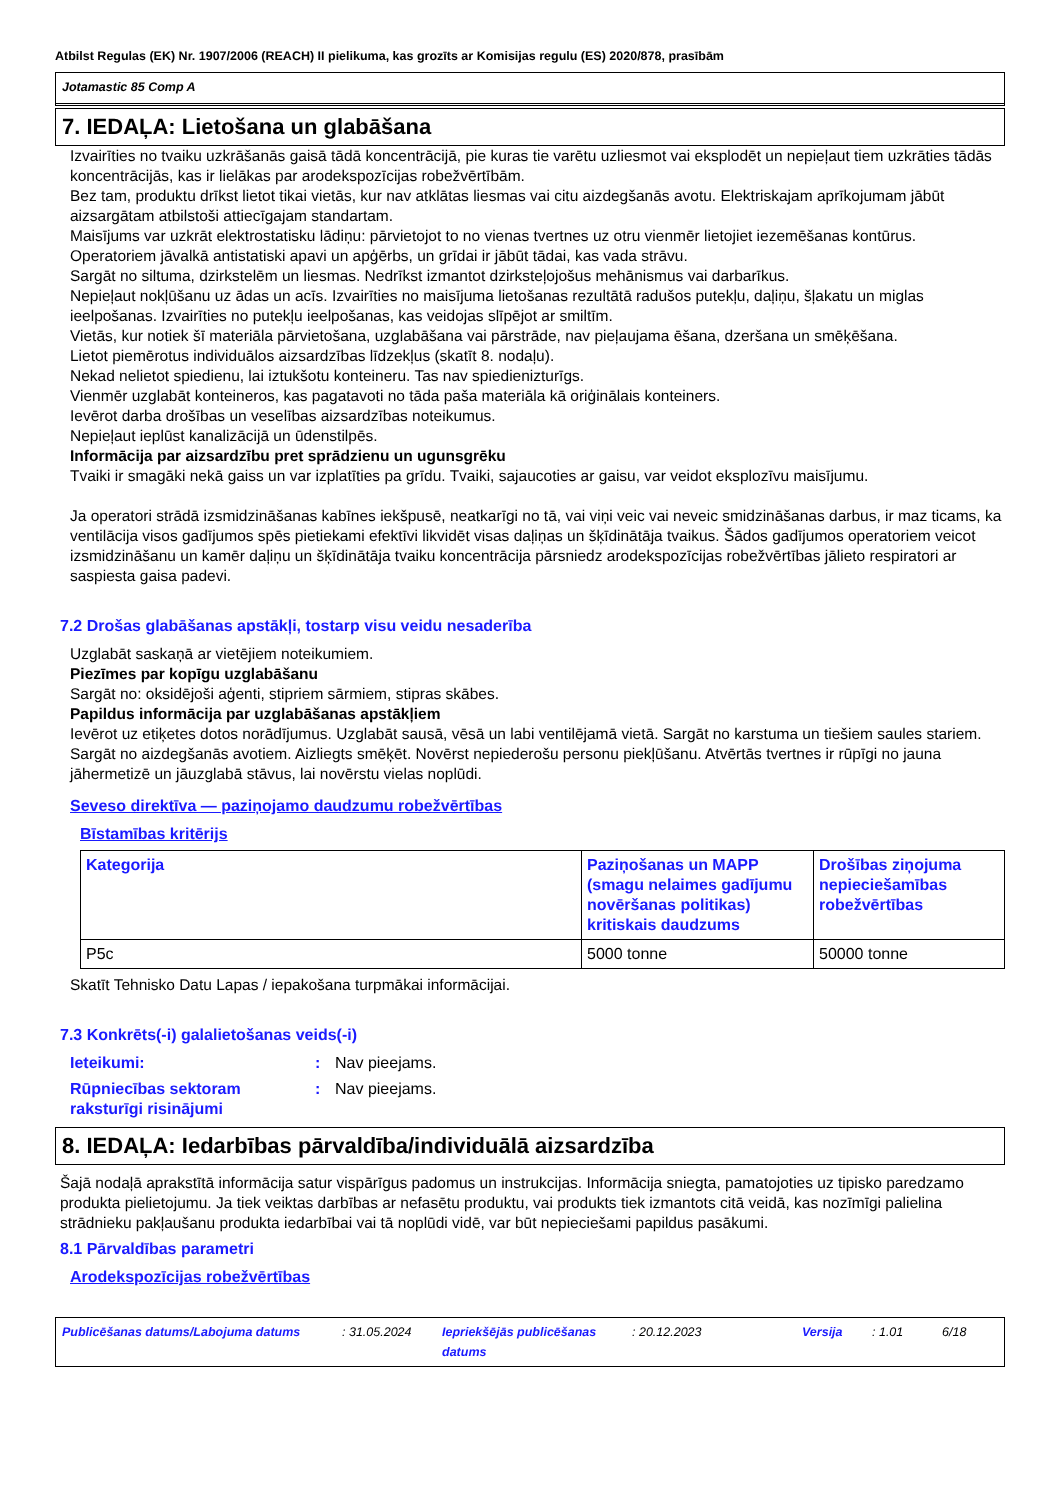Atbilst Regulas (EK) Nr. 1907/2006 (REACH) II pielikuma, kas grozīts ar Komisijas regulu (ES) 2020/878, prasībām
Jotamastic 85 Comp A
7. IEDAĻA: Lietošana un glabāšana
Izvairīties no tvaiku uzkrāšanās gaisā tādā koncentrācijā, pie kuras tie varētu uzliesmot vai eksplodēt un nepieļaut tiem uzkrāties tādās koncentrācijās, kas ir lielākas par arodekspozīcijas robežvērtībām.
Bez tam, produktu drīkst lietot tikai vietās, kur nav atklātas liesmas vai citu aizdegšanās avotu. Elektriskajam aprīkojumam jābūt aizsargātam atbilstoši attiecīgajam standartam.
Maisījums var uzkrāt elektrostatisku lādiņu: pārvietojot to no vienas tvertnes uz otru vienmēr lietojiet iezemēšanas kontūrus.
Operatoriem jāvalkā antistatiski apavi un apģērbs, un grīdai ir jābūt tādai, kas vada strāvu.
Sargāt no siltuma, dzirkstelēm un liesmas. Nedrīkst izmantot dzirksteļojošus mehānismus vai darbarīkus.
Nepieļaut nokļūšanu uz ādas un acīs. Izvairīties no maisījuma lietošanas rezultātā radušos putekļu, daļiņu, šļakatu un miglas ieelpošanas. Izvairīties no putekļu ieelpošanas, kas veidojas slīpējot ar smiltīm.
Vietās, kur notiek šī materiāla pārvietošana, uzglabāšana vai pārstrāde, nav pieļaujama ēšana, dzeršana un smēķēšana.
Lietot piemērotus individuālos aizsardzības līdzekļus (skatīt 8. nodaļu).
Nekad nelietot spiedienu, lai iztukšotu konteineru. Tas nav spiedienizturīgs.
Vienmēr uzglabāt konteineros, kas pagatavoti no tāda paša materiāla kā oriģinālais konteiners.
Ievērot darba drošības un veselības aizsardzības noteikumus.
Nepieļaut ieplūst kanalizācijā un ūdenstilpēs.
Informācija par aizsardzību pret sprādzienu un ugunsgrēku
Tvaiki ir smagāki nekā gaiss un var izplatīties pa grīdu. Tvaiki, sajaucoties ar gaisu, var veidot eksplozīvu maisījumu.
Ja operatori strādā izsmidzināšanas kabīnes iekšpusē, neatkarīgi no tā, vai viņi veic vai neveic smidzināšanas darbus, ir maz ticams, ka ventilācija visos gadījumos spēs pietiekami efektīvi likvidēt visas daļiņas un šķīdinātāja tvaikus. Šādos gadījumos operatoriem veicot izsmidzināšanu un kamēr daļiņu un šķīdinātāja tvaiku koncentrācija pārsniedz arodekspozīcijas robežvērtības jālieto respiratori ar saspiesta gaisa padevi.
7.2 Drošas glabāšanas apstākļi, tostarp visu veidu nesaderība
Uzglabāt saskaņā ar vietējiem noteikumiem.
Piezīmes par kopīgu uzglabāšanu
Sargāt no: oksidējoši aģenti, stipriem sārmiem, stipras skābes.
Papildus informācija par uzglabāšanas apstākļiem
Ievērot uz etiķetes dotos norādījumus. Uzglabāt sausā, vēsā un labi ventilējamā vietā. Sargāt no karstuma un tiešiem saules stariem. Sargāt no aizdegšanās avotiem. Aizliegts smēķēt. Novērst nepiederošu personu piekļūšanu. Atvērtās tvertnes ir rūpīgi no jauna jāhermetizē un jāuzglabā stāvus, lai novērstu vielas noplūdi.
Seveso direktīva — paziņojamo daudzumu robežvērtības
Bīstamības kritērijs
| Kategorija | Paziņošanas un MAPP (smagu nelaimes gadījumu novēršanas politikas) kritiskais daudzums | Drošības ziņojuma nepieciešamības robežvērtības |
| --- | --- | --- |
| P5c | 5000 tonne | 50000 tonne |
Skatīt Tehnisko Datu Lapas / iepakošana turpmākai informācijai.
7.3 Konkrēts(-i) galalietošanas veids(-i)
Ieteikumi:: Nav pieejams. Rūpniecības sektoram raksturīgi risinājumi: Nav pieejams.
8. IEDAĻA: Iedarbības pārvaldība/individuālā aizsardzība
Šajā nodaļā aprakstītā informācija satur vispārīgus padomus un instrukcijas. Informācija sniegta, pamatojoties uz tipisko paredzamo produkta pielietojumu. Ja tiek veiktas darbības ar nefasētu produktu, vai produkts tiek izmantots citā veidā, kas nozīmīgi palielina strādnieku pakļaušanu produkta iedarbībai vai tā noplūdi vidē, var būt nepieciešami papildus pasākumi.
8.1 Pārvaldības parametri
Arodekspozīcijas robežvērtības
Publicēšanas datums/Labojuma datums: 31.05.2024 Iepriekšējās publicēšanas datums: 20.12.2023 Versija: 1.01 6/18